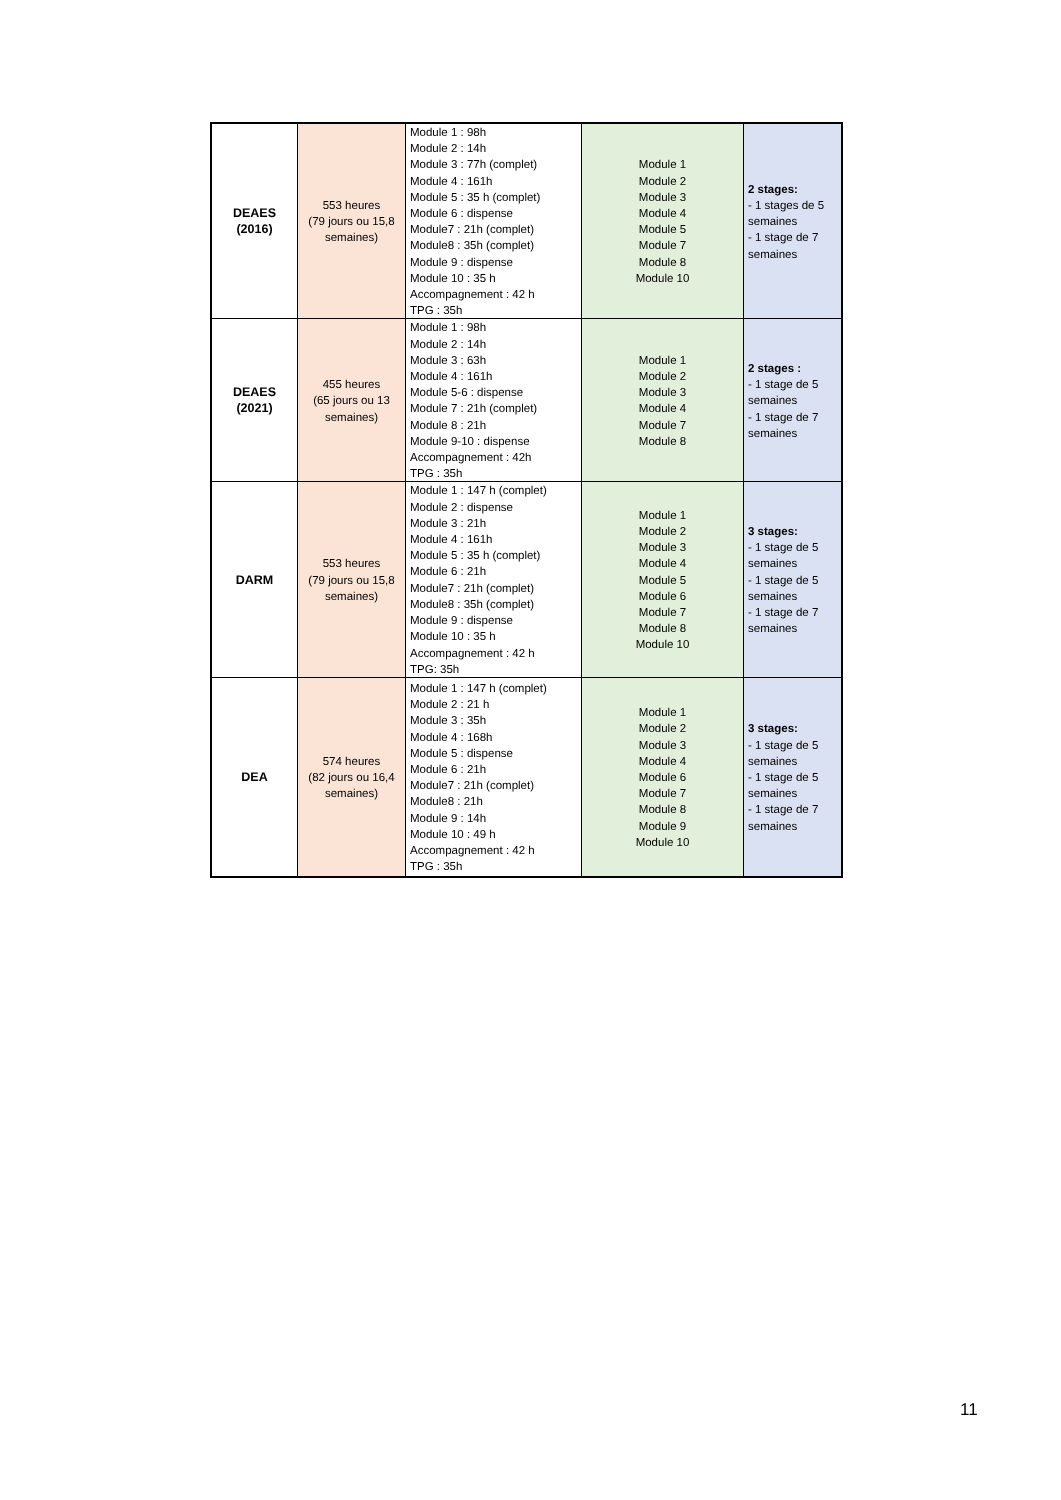| DEAES (2016) | 553 heures (79 jours ou 15,8 semaines) | Module 1 : 98h Module 2 : 14h Module 3 : 77h (complet) Module 4 : 161h Module 5 : 35 h (complet) Module 6 : dispense Module7 : 21h (complet) Module8 : 35h (complet) Module 9 : dispense Module 10 : 35 h Accompagnement : 42 h TPG : 35h | Module 1 Module 2 Module 3 Module 4 Module 5 Module 7 Module 8 Module 10 | 2 stages: - 1 stages de 5 semaines - 1 stage de 7 semaines |
| DEAES (2021) | 455 heures (65 jours ou 13 semaines) | Module 1 : 98h Module 2 : 14h Module 3 : 63h Module 4 : 161h Module 5-6 : dispense Module 7 : 21h (complet) Module 8 : 21h Module 9-10 : dispense Accompagnement : 42h TPG : 35h | Module 1 Module 2 Module 3 Module 4 Module 7 Module 8 | 2 stages : - 1 stage de 5 semaines - 1 stage de 7 semaines |
| DARM | 553 heures (79 jours ou 15,8 semaines) | Module 1 : 147 h (complet) Module 2 : dispense Module 3 : 21h Module 4 : 161h Module 5 : 35 h (complet) Module 6 : 21h Module7 : 21h (complet) Module8 : 35h (complet) Module 9 : dispense Module 10 : 35 h Accompagnement : 42 h TPG: 35h | Module 1 Module 2 Module 3 Module 4 Module 5 Module 6 Module 7 Module 8 Module 10 | 3 stages: - 1 stage de 5 semaines - 1 stage de 5 semaines - 1 stage de 7 semaines |
| DEA | 574 heures (82 jours ou 16,4 semaines) | Module 1 : 147 h (complet) Module 2 : 21 h Module 3 : 35h Module 4 : 168h Module 5 : dispense Module 6 : 21h Module7 : 21h (complet) Module8 : 21h Module 9 : 14h Module 10 : 49 h Accompagnement : 42 h TPG : 35h | Module 1 Module 2 Module 3 Module 4 Module 6 Module 7 Module 8 Module 9 Module 10 | 3 stages: - 1 stage de 5 semaines - 1 stage de 5 semaines - 1 stage de 7 semaines |
11